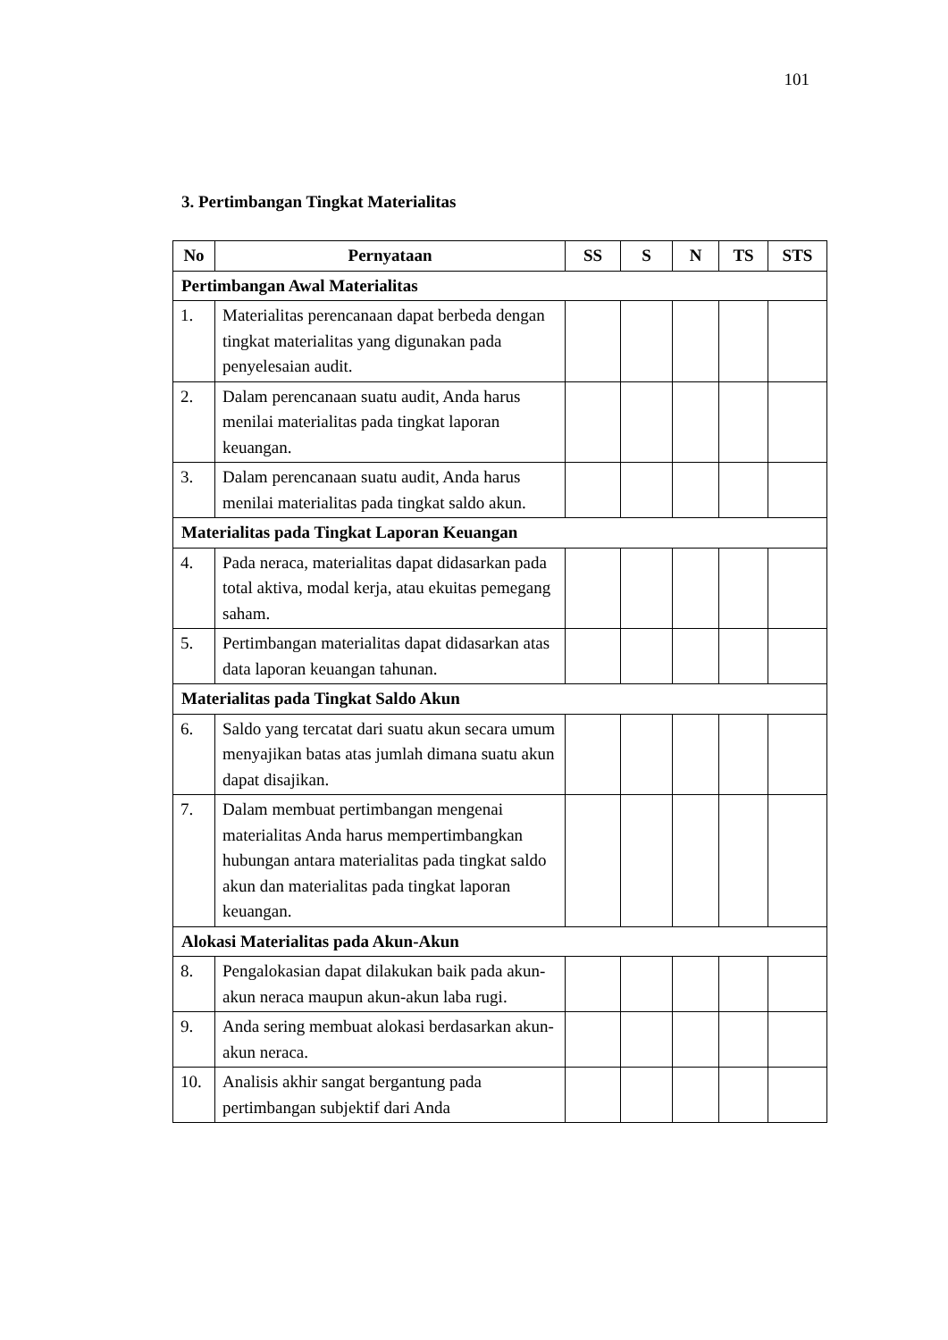101
3. Pertimbangan Tingkat Materialitas
| No | Pernyataan | SS | S | N | TS | STS |
| --- | --- | --- | --- | --- | --- | --- |
| Pertimbangan Awal Materialitas | | | | | | |
| 1. | Materialitas perencanaan dapat berbeda dengan tingkat materialitas yang digunakan pada penyelesaian audit. | | | | | |
| 2. | Dalam perencanaan suatu audit, Anda harus menilai materialitas pada tingkat laporan keuangan. | | | | | |
| 3. | Dalam perencanaan suatu audit, Anda harus menilai materialitas pada tingkat saldo akun. | | | | | |
| Materialitas pada Tingkat Laporan Keuangan | | | | | | |
| 4. | Pada neraca, materialitas dapat didasarkan pada total aktiva, modal kerja, atau ekuitas pemegang saham. | | | | | |
| 5. | Pertimbangan materialitas dapat didasarkan atas data laporan keuangan tahunan. | | | | | |
| Materialitas pada Tingkat Saldo Akun | | | | | | |
| 6. | Saldo yang tercatat dari suatu akun secara umum menyajikan batas atas jumlah dimana suatu akun dapat disajikan. | | | | | |
| 7. | Dalam membuat pertimbangan mengenai materialitas Anda harus mempertimbangkan hubungan antara materialitas pada tingkat saldo akun dan materialitas pada tingkat laporan keuangan. | | | | | |
| Alokasi Materialitas pada Akun-Akun | | | | | | |
| 8. | Pengalokasian dapat dilakukan baik pada akun-akun neraca maupun akun-akun laba rugi. | | | | | |
| 9. | Anda sering membuat alokasi berdasarkan akun-akun neraca. | | | | | |
| 10. | Analisis akhir sangat bergantung pada pertimbangan subjektif dari Anda | | | | | |